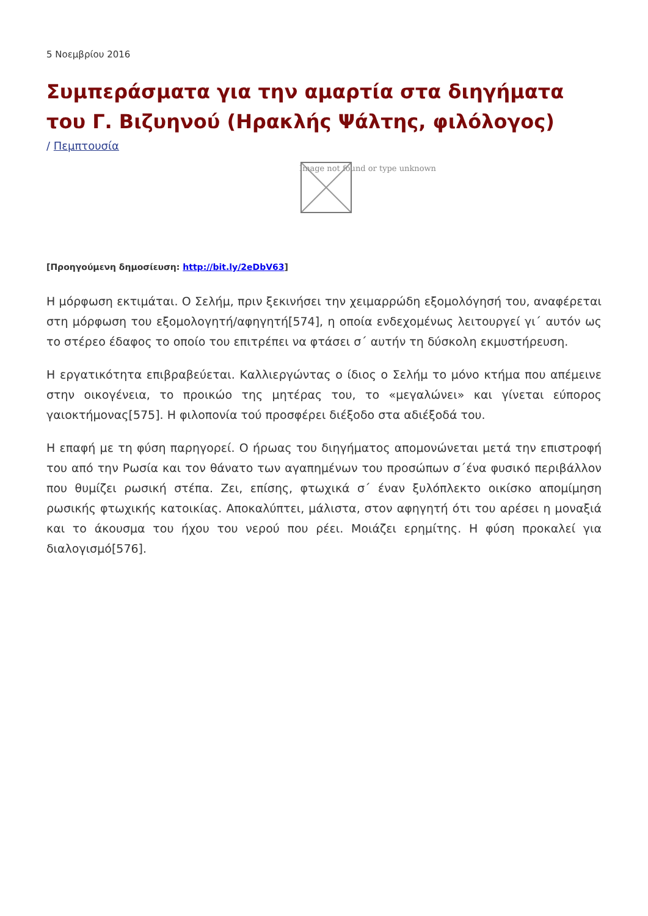5 Νοεμβρίου 2016
Συμπεράσματα για την αμαρτία στα διηγήματα του Γ. Βιζυηνού (Ηρακλής Ψάλτης, φιλόλογος)
/ Πεμπτουσία
Image not found or type unknown
[Προηγούμενη δημοσίευση: http://bit.ly/2eDbV63]
Η μόρφωση εκτιμάται. Ο Σελήμ, πριν ξεκινήσει την χειμαρρώδη εξομολόγησή του, αναφέρεται στη μόρφωση του εξομολογητή/αφηγητή[574], η οποία ενδεχομένως λειτουργεί γι΄ αυτόν ως το στέρεο έδαφος το οποίο του επιτρέπει να φτάσει σ΄ αυτήν τη δύσκολη εκμυστήρευση.
Η εργατικότητα επιβραβεύεται. Καλλιεργώντας ο ίδιος ο Σελήμ το μόνο κτήμα που απέμεινε στην οικογένεια, το προικώο της μητέρας του, το «μεγαλώνει» και γίνεται εύπορος γαιοκτήμονας[575]. Η φιλοπονία τού προσφέρει διέξοδο στα αδιέξοδά του.
Η επαφή με τη φύση παρηγορεί. Ο ήρωας του διηγήματος απομονώνεται μετά την επιστροφή του από την Ρωσία και τον θάνατο των αγαπημένων του προσώπων σ΄ένα φυσικό περιβάλλον που θυμίζει ρωσική στέπα. Ζει, επίσης, φτωχικά σ΄ έναν ξυλόπλεκτο οικίσκο απομίμηση ρωσικής φτωχικής κατοικίας. Αποκαλύπτει, μάλιστα, στον αφηγητή ότι του αρέσει η μοναξιά και το άκουσμα του ήχου του νερού που ρέει. Μοιάζει ερημίτης. Η φύση προκαλεί για διαλογισμό[576].